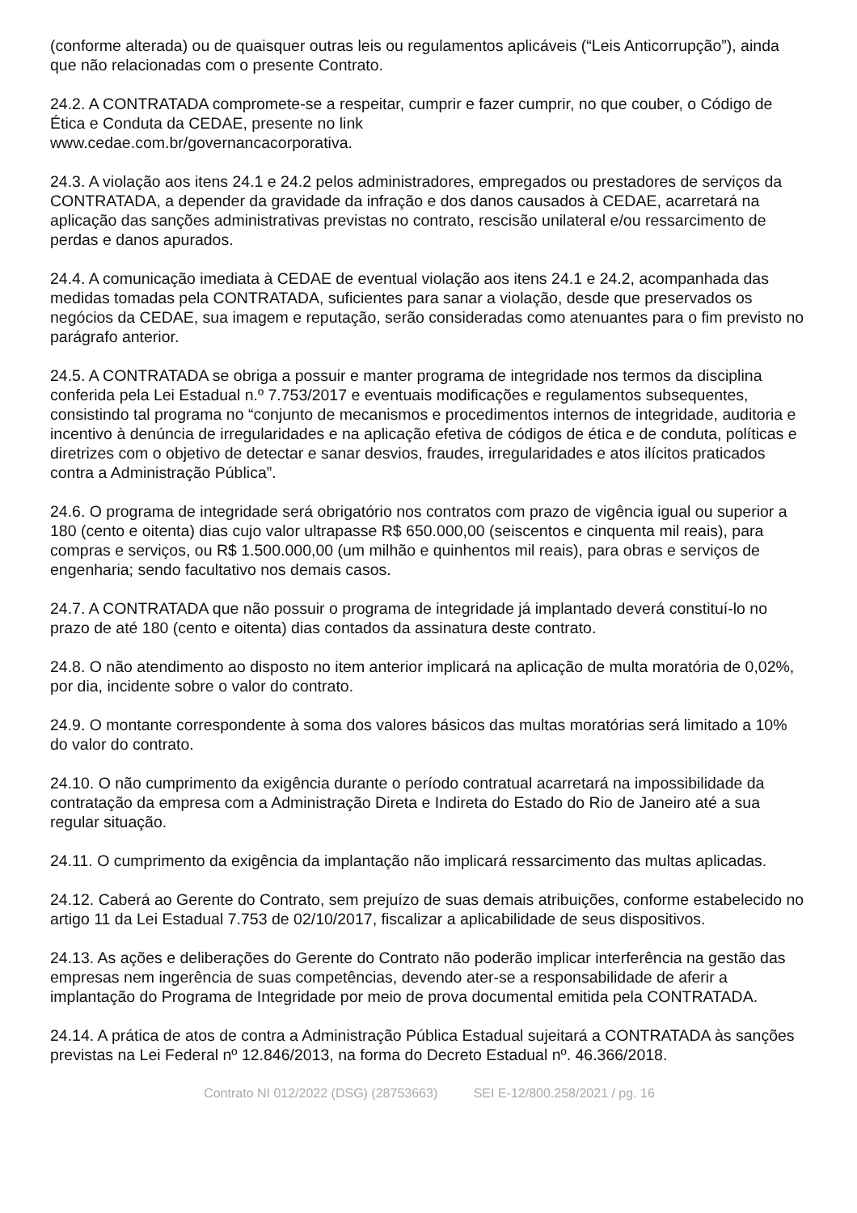(conforme alterada) ou de quaisquer outras leis ou regulamentos aplicáveis (“Leis Anticorrupção”), ainda que não relacionadas com o presente Contrato.
24.2. A CONTRATADA compromete-se a respeitar, cumprir e fazer cumprir, no que couber, o Código de Ética e Conduta da CEDAE, presente no link
www.cedae.com.br/governancacorporativa.
24.3. A violação aos itens 24.1 e 24.2 pelos administradores, empregados ou prestadores de serviços da CONTRATADA, a depender da gravidade da infração e dos danos causados à CEDAE, acarretará na aplicação das sanções administrativas previstas no contrato, rescisão unilateral e/ou ressarcimento de perdas e danos apurados.
24.4. A comunicação imediata à CEDAE de eventual violação aos itens 24.1 e 24.2, acompanhada das medidas tomadas pela CONTRATADA, suficientes para sanar a violação, desde que preservados os negócios da CEDAE, sua imagem e reputação, serão consideradas como atenuantes para o fim previsto no parágrafo anterior.
24.5. A CONTRATADA se obriga a possuir e manter programa de integridade nos termos da disciplina conferida pela Lei Estadual n.º 7.753/2017 e eventuais modificações e regulamentos subsequentes, consistindo tal programa no “conjunto de mecanismos e procedimentos internos de integridade, auditoria e incentivo à denúncia de irregularidades e na aplicação efetiva de códigos de ética e de conduta, políticas e diretrizes com o objetivo de detectar e sanar desvios, fraudes, irregularidades e atos ilícitos praticados contra a Administração Pública”.
24.6. O programa de integridade será obrigatório nos contratos com prazo de vigência igual ou superior a 180 (cento e oitenta) dias cujo valor ultrapasse R$ 650.000,00 (seiscentos e cinquenta mil reais), para compras e serviços, ou R$ 1.500.000,00 (um milhão e quinhentos mil reais), para obras e serviços de engenharia; sendo facultativo nos demais casos.
24.7. A CONTRATADA que não possuir o programa de integridade já implantado deverá constituí-lo no prazo de até 180 (cento e oitenta) dias contados da assinatura deste contrato.
24.8. O não atendimento ao disposto no item anterior implicará na aplicação de multa moratória de 0,02%, por dia, incidente sobre o valor do contrato.
24.9. O montante correspondente à soma dos valores básicos das multas moratórias será limitado a 10% do valor do contrato.
24.10. O não cumprimento da exigência durante o período contratual acarretará na impossibilidade da contratação da empresa com a Administração Direta e Indireta do Estado do Rio de Janeiro até a sua regular situação.
24.11. O cumprimento da exigência da implantação não implicará ressarcimento das multas aplicadas.
24.12. Caberá ao Gerente do Contrato, sem prejuízo de suas demais atribuições, conforme estabelecido no artigo 11 da Lei Estadual 7.753 de 02/10/2017, fiscalizar a aplicabilidade de seus dispositivos.
24.13. As ações e deliberações do Gerente do Contrato não poderão implicar interferência na gestão das empresas nem ingerência de suas competências, devendo ater-se a responsabilidade de aferir a implantação do Programa de Integridade por meio de prova documental emitida pela CONTRATADA.
24.14. A prática de atos de contra a Administração Pública Estadual sujeitará a CONTRATADA às sanções previstas na Lei Federal nº 12.846/2013, na forma do Decreto Estadual nº. 46.366/2018.
Contrato NI 012/2022 (DSG) (28753663) SEI E-12/800.258/2021 / pg. 16